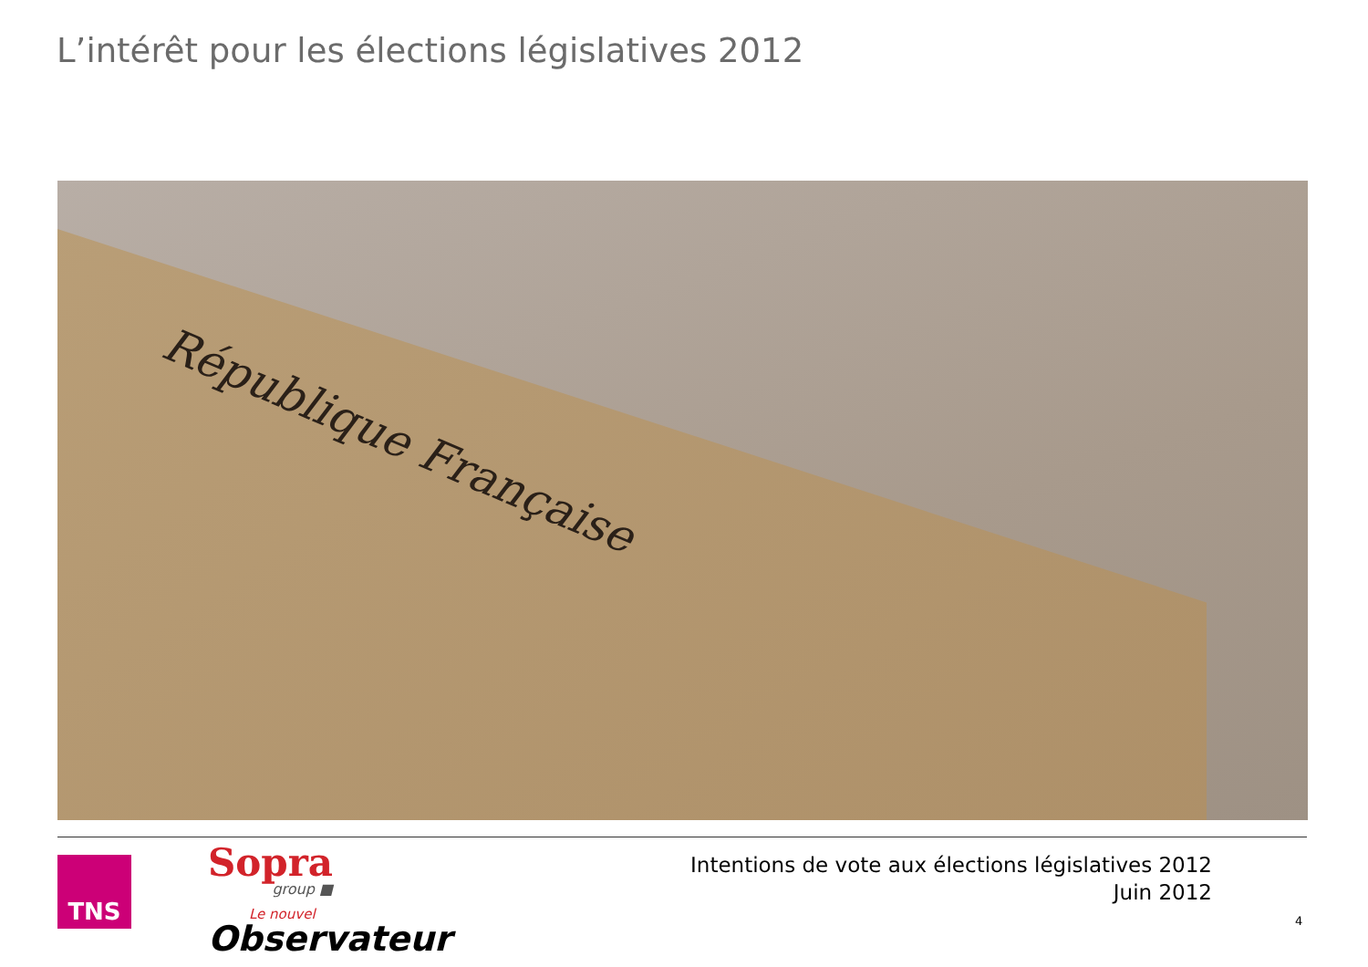L’intérêt pour les élections législatives 2012
République Française
TNS Sopra
group ■
Le nouvel
Observateur
Intentions de vote aux élections législatives 2012
Juin 2012
4